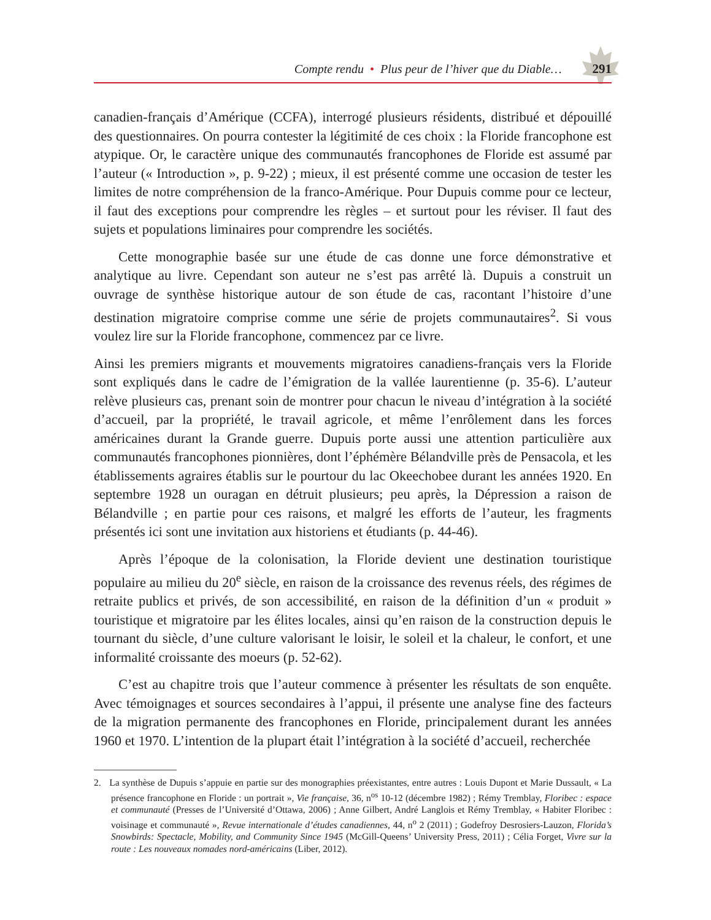Compte rendu • Plus peur de l’hiver que du Diable… 291
canadien-français d’Amérique (CCFA), interrogé plusieurs résidents, distribué et dépouillé des questionnaires. On pourra contester la légitimité de ces choix : la Floride francophone est atypique. Or, le caractère unique des communautés francophones de Floride est assumé par l’auteur (« Introduction », p. 9-22) ; mieux, il est présenté comme une occasion de tester les limites de notre compréhension de la franco-Amérique. Pour Dupuis comme pour ce lecteur, il faut des exceptions pour comprendre les règles – et surtout pour les réviser. Il faut des sujets et populations liminaires pour comprendre les sociétés.
Cette monographie basée sur une étude de cas donne une force démonstrative et analytique au livre. Cependant son auteur ne s’est pas arrêté là. Dupuis a construit un ouvrage de synthèse historique autour de son étude de cas, racontant l’histoire d’une destination migratoire comprise comme une série de projets communautaires<sup>2</sup>. Si vous voulez lire sur la Floride francophone, commencez par ce livre.
Ainsi les premiers migrants et mouvements migratoires canadiens-français vers la Floride sont expliqués dans le cadre de l’émigration de la vallée laurentienne (p. 35-6). L’auteur relève plusieurs cas, prenant soin de montrer pour chacun le niveau d’intégration à la société d’accueil, par la propriété, le travail agricole, et même l’enrôlement dans les forces américaines durant la Grande guerre. Dupuis porte aussi une attention particulière aux communautés francophones pionnières, dont l’éphémère Bélandville près de Pensacola, et les établissements agraires établis sur le pourtour du lac Okeechobee durant les années 1920. En septembre 1928 un ouragan en détruit plusieurs; peu après, la Dépression a raison de Bélandville ; en partie pour ces raisons, et malgré les efforts de l’auteur, les fragments présentés ici sont une invitation aux historiens et étudiants (p. 44-46).
Après l’époque de la colonisation, la Floride devient une destination touristique populaire au milieu du 20<sup>e</sup> siècle, en raison de la croissance des revenus réels, des régimes de retraite publics et privés, de son accessibilité, en raison de la définition d’un « produit » touristique et migratoire par les élites locales, ainsi qu’en raison de la construction depuis le tournant du siècle, d’une culture valorisant le loisir, le soleil et la chaleur, le confort, et une informalité croissante des moeurs (p. 52-62).
C’est au chapitre trois que l’auteur commence à présenter les résultats de son enquête. Avec témoignages et sources secondaires à l’appui, il présente une analyse fine des facteurs de la migration permanente des francophones en Floride, principalement durant les années 1960 et 1970. L’intention de la plupart était l’intégration à la société d’accueil, recherchée
2. La synthèse de Dupuis s’appuie en partie sur des monographies préexistantes, entre autres : Louis Dupont et Marie Dussault, « La présence francophone en Floride : un portrait », Vie française, 36, n<sup>os</sup> 10-12 (décembre 1982) ; Rémy Tremblay, Floribec : espace et communauté (Presses de l’Université d’Ottawa, 2006) ; Anne Gilbert, André Langlois et Rémy Tremblay, « Habiter Floribec : voisinage et communauté », Revue internationale d’études canadiennes, 44, n<sup>o</sup> 2 (2011) ; Godefroy Desrosiers-Lauzon, Florida’s Snowbirds: Spectacle, Mobility, and Community Since 1945 (McGill-Queens’ University Press, 2011) ; Célia Forget, Vivre sur la route : Les nouveaux nomades nord-américains (Liber, 2012).